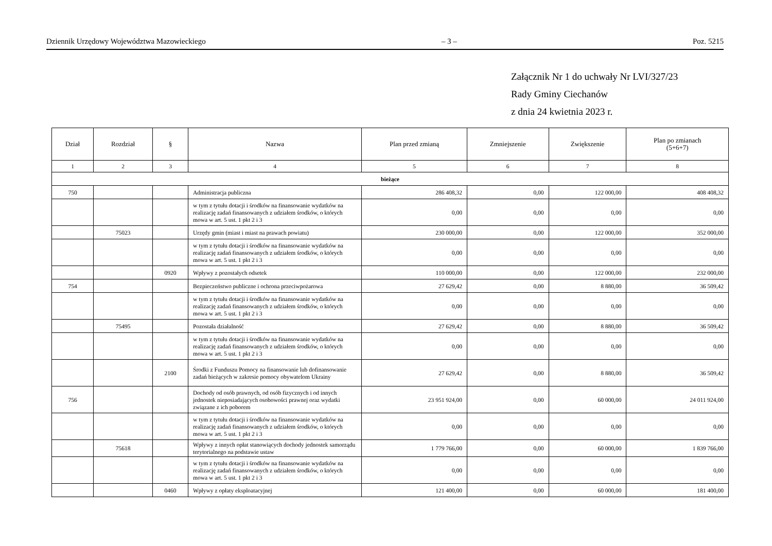Dziennik Urzędowy Województwa Mazowieckiego – 3 – Poz. 5215
Załącznik Nr 1 do uchwały Nr LVI/327/23
Rady Gminy Ciechanów
z dnia 24 kwietnia 2023 r.
| Dział | Rozdział | § | Nazwa | Plan przed zmianą | Zmniejszenie | Zwiększenie | Plan po zmianach (5+6+7) |
| --- | --- | --- | --- | --- | --- | --- | --- |
| 1 | 2 | 3 | 4 | 5 | 6 | 7 | 8 |
| bieżące | | | | | | | |
| 750 | | | Administracja publiczna | 286 408,32 | 0,00 | 122 000,00 | 408 408,32 |
| | | | w tym z tytułu dotacji i środków na finansowanie wydatków na realizację zadań finansowanych z udziałem środków, o których mowa w art. 5 ust. 1 pkt 2 i 3 | 0,00 | 0,00 | 0,00 | 0,00 |
| | 75023 | | Urzędy gmin (miast i miast na prawach powiatu) | 230 000,00 | 0,00 | 122 000,00 | 352 000,00 |
| | | | w tym z tytułu dotacji i środków na finansowanie wydatków na realizację zadań finansowanych z udziałem środków, o których mowa w art. 5 ust. 1 pkt 2 i 3 | 0,00 | 0,00 | 0,00 | 0,00 |
| | | 0920 | Wpływy z pozostałych odsetek | 110 000,00 | 0,00 | 122 000,00 | 232 000,00 |
| 754 | | | Bezpieczeństwo publiczne i ochrona przeciwpożarowa | 27 629,42 | 0,00 | 8 880,00 | 36 509,42 |
| | | | w tym z tytułu dotacji i środków na finansowanie wydatków na realizację zadań finansowanych z udziałem środków, o których mowa w art. 5 ust. 1 pkt 2 i 3 | 0,00 | 0,00 | 0,00 | 0,00 |
| | 75495 | | Pozostała działalność | 27 629,42 | 0,00 | 8 880,00 | 36 509,42 |
| | | | w tym z tytułu dotacji i środków na finansowanie wydatków na realizację zadań finansowanych z udziałem środków, o których mowa w art. 5 ust. 1 pkt 2 i 3 | 0,00 | 0,00 | 0,00 | 0,00 |
| | | 2100 | Środki z Funduszu Pomocy na finansowanie lub dofinansowanie zadań bieżących w zakresie pomocy obywatelom Ukrainy | 27 629,42 | 0,00 | 8 880,00 | 36 509,42 |
| 756 | | | Dochody od osób prawnych, od osób fizycznych i od innych jednostek nieposiadających osobowości prawnej oraz wydatki związane z ich poborem | 23 951 924,00 | 0,00 | 60 000,00 | 24 011 924,00 |
| | | | w tym z tytułu dotacji i środków na finansowanie wydatków na realizację zadań finansowanych z udziałem środków, o których mowa w art. 5 ust. 1 pkt 2 i 3 | 0,00 | 0,00 | 0,00 | 0,00 |
| | 75618 | | Wpływy z innych opłat stanowiących dochody jednostek samorządu terytorialnego na podstawie ustaw | 1 779 766,00 | 0,00 | 60 000,00 | 1 839 766,00 |
| | | | w tym z tytułu dotacji i środków na finansowanie wydatków na realizację zadań finansowanych z udziałem środków, o których mowa w art. 5 ust. 1 pkt 2 i 3 | 0,00 | 0,00 | 0,00 | 0,00 |
| | | 0460 | Wpływy z opłaty eksploatacyjnej | 121 400,00 | 0,00 | 60 000,00 | 181 400,00 |